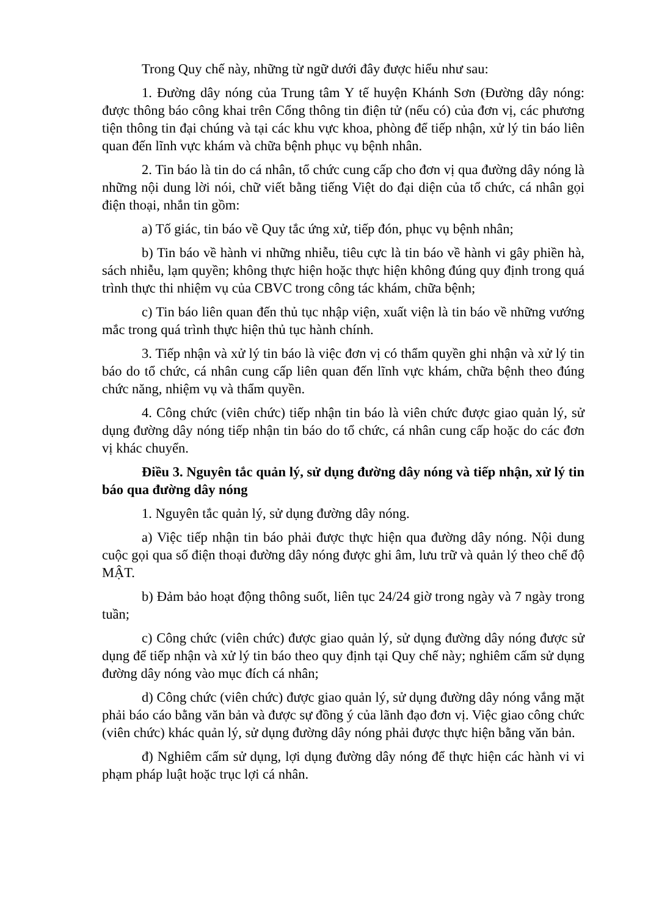Trong Quy chế này, những từ ngữ dưới đây được hiểu như sau:
1. Đường dây nóng của Trung tâm Y tế huyện Khánh Sơn (Đường dây nóng: được thông báo công khai trên Cổng thông tin điện tử (nếu có) của đơn vị, các phương tiện thông tin đại chúng và tại các khu vực khoa, phòng để tiếp nhận, xử lý tin báo liên quan đến lĩnh vực khám và chữa bệnh phục vụ bệnh nhân.
2. Tin báo là tin do cá nhân, tổ chức cung cấp cho đơn vị qua đường dây nóng là những nội dung lời nói, chữ viết bằng tiếng Việt do đại diện của tổ chức, cá nhân gọi điện thoại, nhắn tin gồm:
a) Tố giác, tin báo về Quy tắc ứng xử, tiếp đón, phục vụ bệnh nhân;
b) Tin báo về hành vi những nhiễu, tiêu cực là tin báo về hành vi gây phiền hà, sách nhiễu, lạm quyền; không thực hiện hoặc thực hiện không đúng quy định trong quá trình thực thi nhiệm vụ của CBVC trong công tác khám, chữa bệnh;
c) Tin báo liên quan đến thủ tục nhập viện, xuất viện là tin báo về những vướng mắc trong quá trình thực hiện thủ tục hành chính.
3. Tiếp nhận và xử lý tin báo là việc đơn vị có thẩm quyền ghi nhận và xử lý tin báo do tổ chức, cá nhân cung cấp liên quan đến lĩnh vực khám, chữa bệnh theo đúng chức năng, nhiệm vụ và thẩm quyền.
4. Công chức (viên chức) tiếp nhận tin báo là viên chức được giao quản lý, sử dụng đường dây nóng tiếp nhận tin báo do tổ chức, cá nhân cung cấp hoặc do các đơn vị khác chuyển.
Điều 3. Nguyên tắc quản lý, sử dụng đường dây nóng và tiếp nhận, xử lý tin báo qua đường dây nóng
1. Nguyên tắc quản lý, sử dụng đường dây nóng.
a) Việc tiếp nhận tin báo phải được thực hiện qua đường dây nóng. Nội dung cuộc gọi qua số điện thoại đường dây nóng được ghi âm, lưu trữ và quản lý theo chế độ MẬT.
b) Đảm bảo hoạt động thông suốt, liên tục 24/24 giờ trong ngày và 7 ngày trong tuần;
c) Công chức (viên chức) được giao quản lý, sử dụng đường dây nóng được sử dụng để tiếp nhận và xử lý tin báo theo quy định tại Quy chế này; nghiêm cấm sử dụng đường dây nóng vào mục đích cá nhân;
d) Công chức (viên chức) được giao quản lý, sử dụng đường dây nóng vắng mặt phải báo cáo bằng văn bản và được sự đồng ý của lãnh đạo đơn vị. Việc giao công chức (viên chức) khác quản lý, sử dụng đường dây nóng phải được thực hiện bằng văn bản.
đ) Nghiêm cấm sử dụng, lợi dụng đường dây nóng để thực hiện các hành vi vi phạm pháp luật hoặc trục lợi cá nhân.